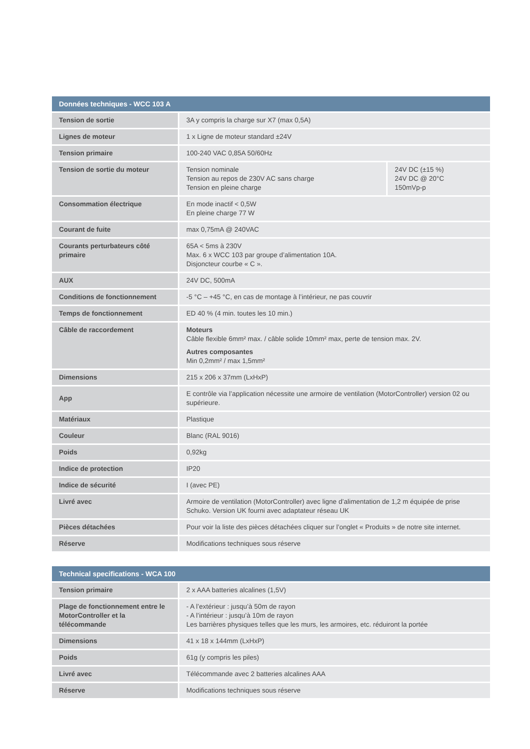| Données techniques - WCC 103 A | | |
| --- | --- | --- |
| Tension de sortie | 3A y compris la charge sur X7 (max 0,5A) | |
| Lignes de moteur | 1 x Ligne de moteur standard ±24V | |
| Tension primaire | 100-240 VAC 0,85A 50/60Hz | |
| Tension de sortie du moteur | Tension nominale Tension au repos de 230V AC sans charge Tension en pleine charge | 24V DC (±15 %) 24V DC @ 20°C 150mVp-p |
| Consommation électrique | En mode inactif < 0,5W En pleine charge 77 W | |
| Courant de fuite | max 0,75mA @ 240VAC | |
| Courants perturbateurs côté primaire | 65A < 5ms à 230V Max. 6 x WCC 103 par groupe d’alimentation 10A. Disjoncteur courbe « C ». | |
| AUX | 24V DC, 500mA | |
| Conditions de fonctionnement | -5 °C – +45 °C, en cas de montage à l’intérieur, ne pas couvrir | |
| Temps de fonctionnement | ED 40 % (4 min. toutes les 10 min.) | |
| Câble de raccordement | Moteurs Câble flexible 6mm² max. / câble solide 10mm² max, perte de tension max. 2V. Autres composantes Min 0,2mm² / max 1,5mm² | |
| Dimensions | 215 x 206 x 37mm (LxHxP) | |
| App | E contrôle via l’application nécessite une armoire de ventilation (MotorController) version 02 ou supérieure. | |
| Matériaux | Plastique | |
| Couleur | Blanc (RAL 9016) | |
| Poids | 0,92kg | |
| Indice de protection | IP20 | |
| Indice de sécurité | I (avec PE) | |
| Livré avec | Armoire de ventilation (MotorController) avec ligne d’alimentation de 1,2 m équipée de prise Schuko. Version UK fourni avec adaptateur réseau UK | |
| Pièces détachées | Pour voir la liste des pièces détachées cliquer sur l’onglet « Produits » de notre site internet. | |
| Réserve | Modifications techniques sous réserve | |
| Technical specifications - WCA 100 | |
| --- | --- |
| Tension primaire | 2 x AAA batteries alcalines (1,5V) |
| Plage de fonctionnement entre le MotorController et la télécommande | - A l’extérieur : jusqu’à 50m de rayon - A l’intérieur : jusqu’à 10m de rayon Les barrières physiques telles que les murs, les armoires, etc. réduiront la portée |
| Dimensions | 41 x 18 x 144mm (LxHxP) |
| Poids | 61g (y compris les piles) |
| Livré avec | Télécommande avec 2 batteries alcalines AAA |
| Réserve | Modifications techniques sous réserve |